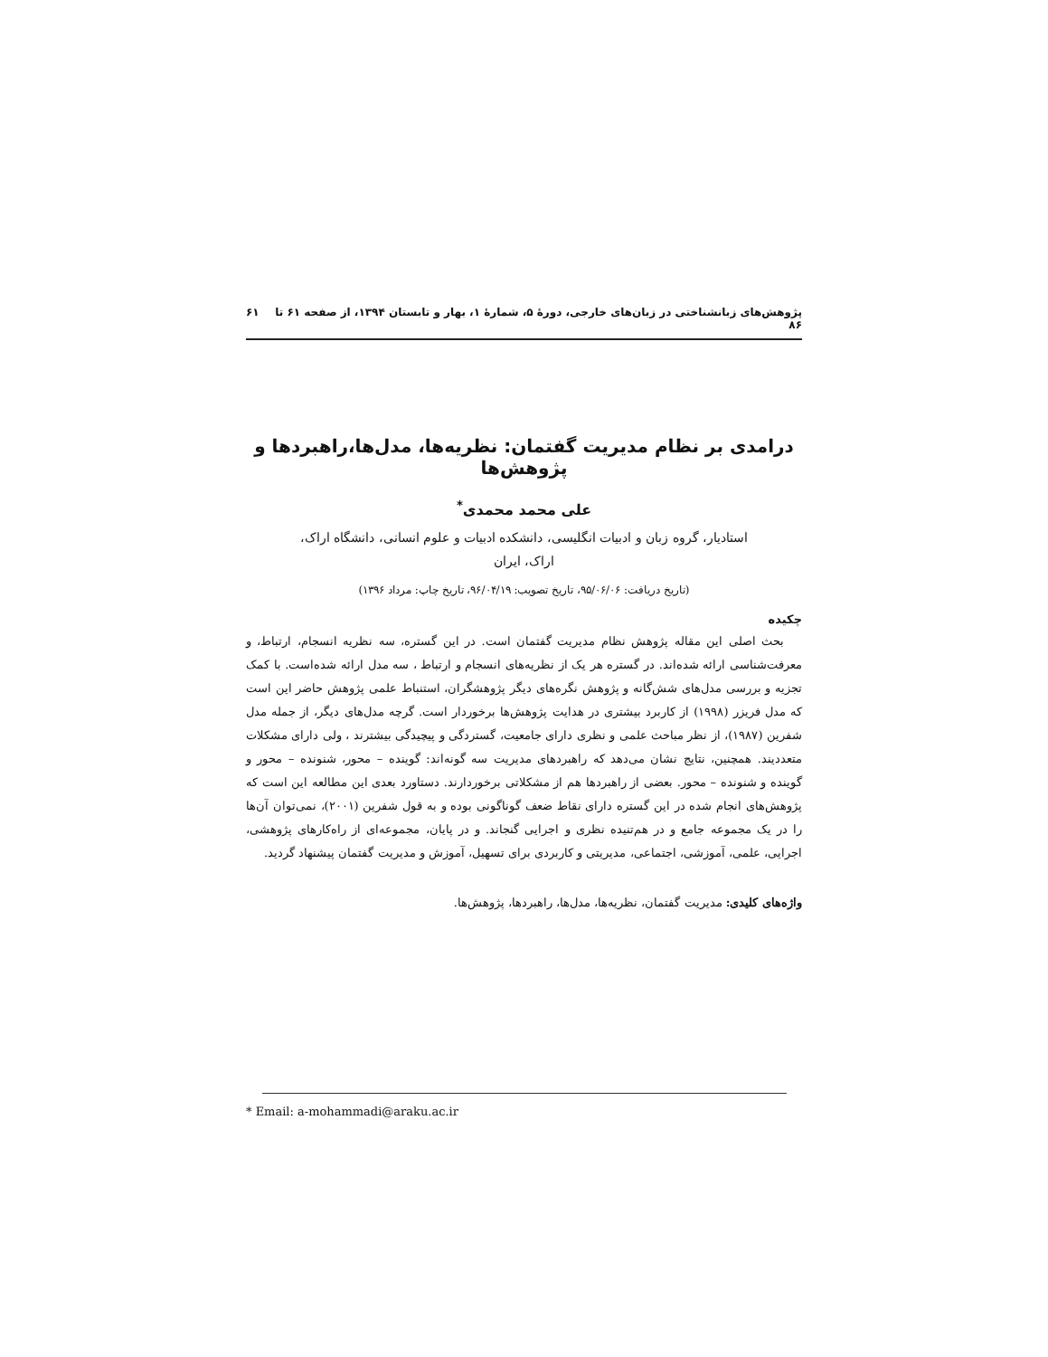پژوهش‌های زبانشناختی در زبان‌های خارجی، دورهٔ ۵، شمارهٔ ۱، بهار و تابستان ۱۳۹۴، از صفحه ۶۱ تا ۸۶ ۶۱
درامدی بر نظام مدیریت گفتمان: نظریه‌ها، مدل‌ها،راهبردها و پژوهش‌ها
علی محمد محمدی<sup>*</sup>
استادیار، گروه زبان و ادبیات انگلیسی، دانشکده ادبیات و علوم انسانی، دانشگاه اراک،
اراک، ایران
(تاریخ دریافت: ۹۵/۰۶/۰۶، تاریخ تصویب: ۹۶/۰۴/۱۹، تاریخ چاپ: مرداد ۱۳۹۶)
چکیده
بحث اصلی این مقاله پژوهش نظام مدیریت گفتمان است. در این گستره، سه نظریه انسجام، ارتباط، و معرفت‌شناسی ارائه شده‌اند. در گستره هر یک از نظریه‌های انسجام و ارتباط ، سه مدل ارائه شده‌است. با کمک تجزیه و بررسی مدل‌های شش‌گانه و پژوهش نگره‌های دیگر پژوهشگران، استنباط علمی پژوهش حاضر این است که مدل فریزر (۱۹۹۸) از کاربرد بیشتری در هدایت پژوهش‌ها برخوردار است. گرچه مدل‌های دیگر، از جمله مدل شفرین (۱۹۸۷)، از نظر مباحث علمی و نظری دارای جامعیت، گستردگی و پیچیدگی بیشترند ، ولی دارای مشکلات متعددیند. همچنین، نتایج نشان می‌دهد که راهبردهای مدیریت سه گونه‌اند: گوینده – محور، شنونده – محور و گوینده و شنونده – محور. بعضی از راهبردها هم از مشکلاتی برخوردارند. دستاورد بعدی این مطالعه این است که پژوهش‌های انجام شده در این گستره دارای نقاط ضعف گوناگونی بوده و به قول شفرین (۲۰۰۱)، نمی‌توان آن‌ها را در یک مجموعه جامع و در هم‌تنیده نظری و اجرایی گنجاند. و در پایان، مجموعه‌ای از راه‌کارهای پژوهشی، اجرایی، علمی، آموزشی، اجتماعی، مدیریتی و کاربردی برای تسهیل، آموزش و مدیریت گفتمان پیشنهاد گردید.
واژه‌های کلیدی: مدیریت گفتمان، نظریه‌ها، مدل‌ها، راهبردها، پژوهش‌ها.
* Email: a-mohammadi@araku.ac.ir